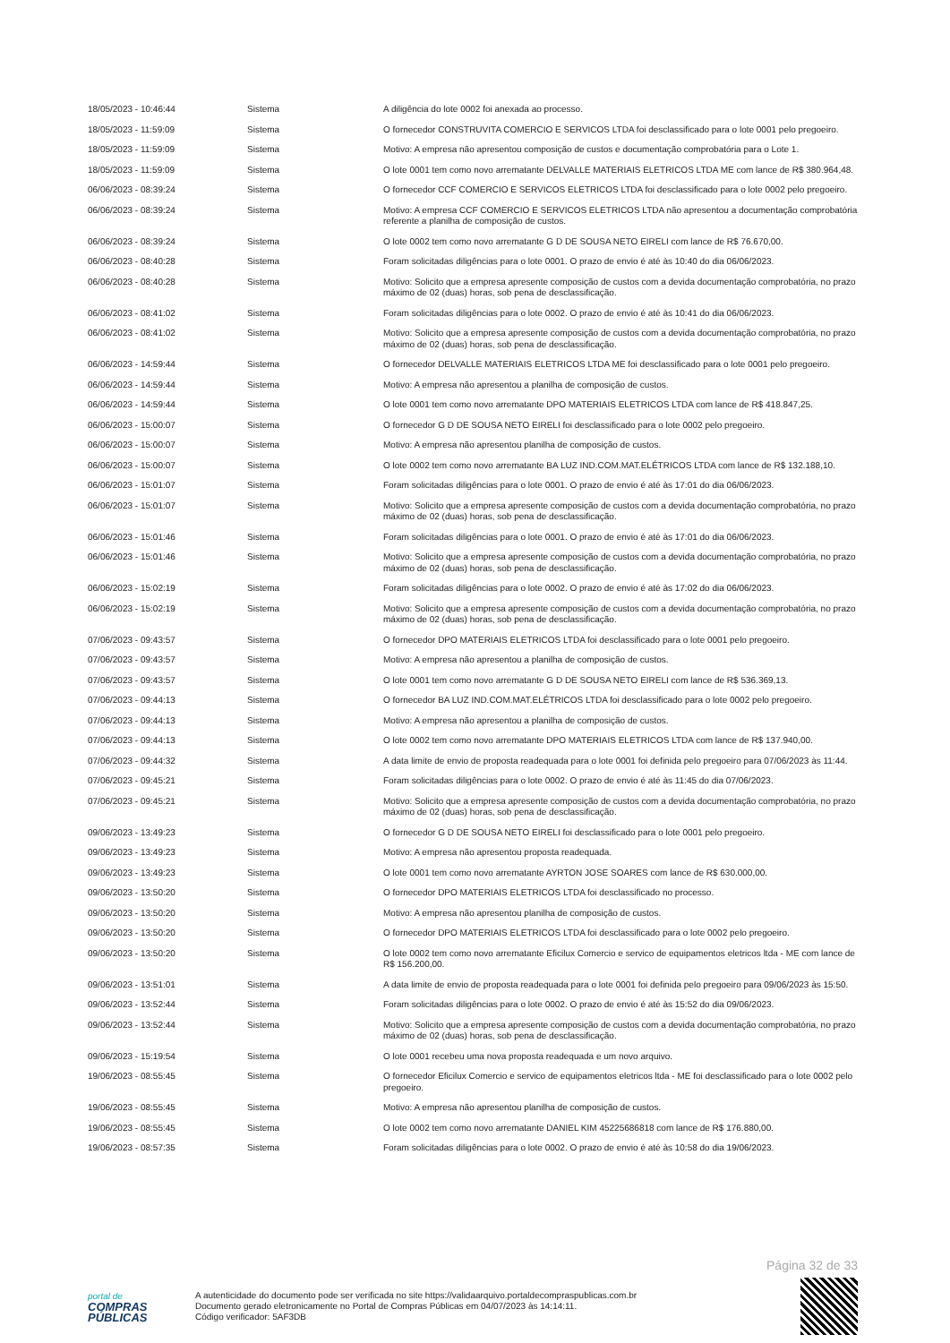| 18/05/2023 - 10:46:44 | Sistema | A diligência do lote 0002 foi anexada ao processo. |
| 18/05/2023 - 11:59:09 | Sistema | O fornecedor CONSTRUVITA COMERCIO E SERVICOS LTDA foi desclassificado para o lote 0001 pelo pregoeiro. |
| 18/05/2023 - 11:59:09 | Sistema | Motivo: A empresa não apresentou composição de custos e documentação comprobatória para o Lote 1. |
| 18/05/2023 - 11:59:09 | Sistema | O lote 0001 tem como novo arrematante DELVALLE MATERIAIS ELETRICOS LTDA ME com lance de R$ 380.964,48. |
| 06/06/2023 - 08:39:24 | Sistema | O fornecedor CCF COMERCIO E SERVICOS ELETRICOS LTDA foi desclassificado para o lote 0002 pelo pregoeiro. |
| 06/06/2023 - 08:39:24 | Sistema | Motivo: A empresa CCF COMERCIO E SERVICOS ELETRICOS LTDA não apresentou a documentação comprobatória referente a planilha de composição de custos. |
| 06/06/2023 - 08:39:24 | Sistema | O lote 0002 tem como novo arrematante G D DE SOUSA NETO EIRELI com lance de R$ 76.670,00. |
| 06/06/2023 - 08:40:28 | Sistema | Foram solicitadas diligências para o lote 0001. O prazo de envio é até às 10:40 do dia 06/06/2023. |
| 06/06/2023 - 08:40:28 | Sistema | Motivo: Solicito que a empresa apresente composição de custos com a devida documentação comprobatória, no prazo máximo de 02 (duas) horas, sob pena de desclassificação. |
| 06/06/2023 - 08:41:02 | Sistema | Foram solicitadas diligências para o lote 0002. O prazo de envio é até às 10:41 do dia 06/06/2023. |
| 06/06/2023 - 08:41:02 | Sistema | Motivo: Solicito que a empresa apresente composição de custos com a devida documentação comprobatória, no prazo máximo de 02 (duas) horas, sob pena de desclassificação. |
| 06/06/2023 - 14:59:44 | Sistema | O fornecedor DELVALLE MATERIAIS ELETRICOS LTDA ME foi desclassificado para o lote 0001 pelo pregoeiro. |
| 06/06/2023 - 14:59:44 | Sistema | Motivo: A empresa não apresentou a planilha de composição de custos. |
| 06/06/2023 - 14:59:44 | Sistema | O lote 0001 tem como novo arrematante DPO MATERIAIS ELETRICOS LTDA com lance de R$ 418.847,25. |
| 06/06/2023 - 15:00:07 | Sistema | O fornecedor G D DE SOUSA NETO EIRELI foi desclassificado para o lote 0002 pelo pregoeiro. |
| 06/06/2023 - 15:00:07 | Sistema | Motivo: A empresa não apresentou planilha de composição de custos. |
| 06/06/2023 - 15:00:07 | Sistema | O lote 0002 tem como novo arrematante BA LUZ IND.COM.MAT.ELÉTRICOS LTDA com lance de R$ 132.188,10. |
| 06/06/2023 - 15:01:07 | Sistema | Foram solicitadas diligências para o lote 0001. O prazo de envio é até às 17:01 do dia 06/06/2023. |
| 06/06/2023 - 15:01:07 | Sistema | Motivo: Solicito que a empresa apresente composição de custos com a devida documentação comprobatória, no prazo máximo de 02 (duas) horas, sob pena de desclassificação. |
| 06/06/2023 - 15:01:46 | Sistema | Foram solicitadas diligências para o lote 0001. O prazo de envio é até às 17:01 do dia 06/06/2023. |
| 06/06/2023 - 15:01:46 | Sistema | Motivo: Solicito que a empresa apresente composição de custos com a devida documentação comprobatória, no prazo máximo de 02 (duas) horas, sob pena de desclassificação. |
| 06/06/2023 - 15:02:19 | Sistema | Foram solicitadas diligências para o lote 0002. O prazo de envio é até às 17:02 do dia 06/06/2023. |
| 06/06/2023 - 15:02:19 | Sistema | Motivo: Solicito que a empresa apresente composição de custos com a devida documentação comprobatória, no prazo máximo de 02 (duas) horas, sob pena de desclassificação. |
| 07/06/2023 - 09:43:57 | Sistema | O fornecedor DPO MATERIAIS ELETRICOS LTDA foi desclassificado para o lote 0001 pelo pregoeiro. |
| 07/06/2023 - 09:43:57 | Sistema | Motivo: A empresa não apresentou a planilha de composição de custos. |
| 07/06/2023 - 09:43:57 | Sistema | O lote 0001 tem como novo arrematante G D DE SOUSA NETO EIRELI com lance de R$ 536.369,13. |
| 07/06/2023 - 09:44:13 | Sistema | O fornecedor BA LUZ IND.COM.MAT.ELÉTRICOS LTDA foi desclassificado para o lote 0002 pelo pregoeiro. |
| 07/06/2023 - 09:44:13 | Sistema | Motivo: A empresa não apresentou a planilha de composição de custos. |
| 07/06/2023 - 09:44:13 | Sistema | O lote 0002 tem como novo arrematante DPO MATERIAIS ELETRICOS LTDA com lance de R$ 137.940,00. |
| 07/06/2023 - 09:44:32 | Sistema | A data limite de envio de proposta readequada para o lote 0001 foi definida pelo pregoeiro para 07/06/2023 às 11:44. |
| 07/06/2023 - 09:45:21 | Sistema | Foram solicitadas diligências para o lote 0002. O prazo de envio é até às 11:45 do dia 07/06/2023. |
| 07/06/2023 - 09:45:21 | Sistema | Motivo: Solicito que a empresa apresente composição de custos com a devida documentação comprobatória, no prazo máximo de 02 (duas) horas, sob pena de desclassificação. |
| 09/06/2023 - 13:49:23 | Sistema | O fornecedor G D DE SOUSA NETO EIRELI foi desclassificado para o lote 0001 pelo pregoeiro. |
| 09/06/2023 - 13:49:23 | Sistema | Motivo: A empresa não apresentou proposta readequada. |
| 09/06/2023 - 13:49:23 | Sistema | O lote 0001 tem como novo arrematante AYRTON JOSE SOARES com lance de R$ 630.000,00. |
| 09/06/2023 - 13:50:20 | Sistema | O fornecedor DPO MATERIAIS ELETRICOS LTDA foi desclassificado no processo. |
| 09/06/2023 - 13:50:20 | Sistema | Motivo: A empresa não apresentou planilha de composição de custos. |
| 09/06/2023 - 13:50:20 | Sistema | O fornecedor DPO MATERIAIS ELETRICOS LTDA foi desclassificado para o lote 0002 pelo pregoeiro. |
| 09/06/2023 - 13:50:20 | Sistema | O lote 0002 tem como novo arrematante Eficilux Comercio e servico de equipamentos eletricos ltda - ME com lance de R$ 156.200,00. |
| 09/06/2023 - 13:51:01 | Sistema | A data limite de envio de proposta readequada para o lote 0001 foi definida pelo pregoeiro para 09/06/2023 às 15:50. |
| 09/06/2023 - 13:52:44 | Sistema | Foram solicitadas diligências para o lote 0002. O prazo de envio é até às 15:52 do dia 09/06/2023. |
| 09/06/2023 - 13:52:44 | Sistema | Motivo: Solicito que a empresa apresente composição de custos com a devida documentação comprobatória, no prazo máximo de 02 (duas) horas, sob pena de desclassificação. |
| 09/06/2023 - 15:19:54 | Sistema | O lote 0001 recebeu uma nova proposta readequada e um novo arquivo. |
| 19/06/2023 - 08:55:45 | Sistema | O fornecedor Eficilux Comercio e servico de equipamentos eletricos ltda - ME foi desclassificado para o lote 0002 pelo pregoeiro. |
| 19/06/2023 - 08:55:45 | Sistema | Motivo: A empresa não apresentou planilha de composição de custos. |
| 19/06/2023 - 08:55:45 | Sistema | O lote 0002 tem como novo arrematante DANIEL KIM 45225686818 com lance de R$ 176.880,00. |
| 19/06/2023 - 08:57:35 | Sistema | Foram solicitadas diligências para o lote 0002. O prazo de envio é até às 10:58 do dia 19/06/2023. |
Página 32 de 33
portal de
COMPRAS
PÚBLICAS
A autenticidade do documento pode ser verificada no site https://validaarquivo.portaldecompraspublicas.com.br
Documento gerado eletronicamente no Portal de Compras Públicas em 04/07/2023 às 14:14:11.
Código verificador: 5AF3DB